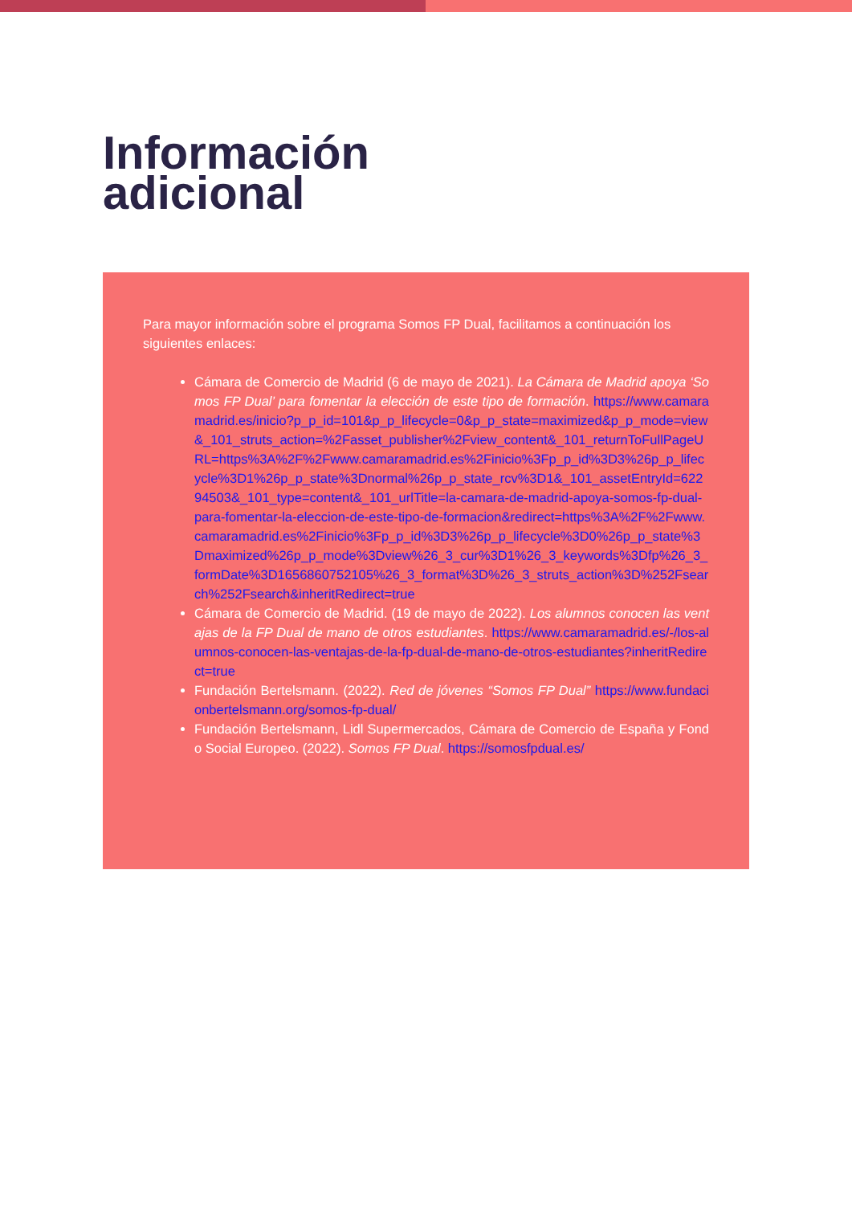Información
adicional
Para mayor información sobre el programa Somos FP Dual, facilitamos a continuación los siguientes enlaces:
Cámara de Comercio de Madrid (6 de mayo de 2021). La Cámara de Madrid apoya ‘Somos FP Dual’ para fomentar la elección de este tipo de formación. https://www.camaramadrid.es/inicio?p_p_id=101&p_p_lifecycle=0&p_p_state=maximized&p_p_mode=view&_101_struts_action=%2Fasset_publisher%2Fview_content&_101_returnToFullPageURL=https%3A%2F%2Fwww.camaramadrid.es%2Finicio%3Fp_p_id%3D3%26p_p_lifecycle%3D1%26p_p_state%3Dnormal%26p_p_state_rcv%3D1&_101_assetEntryId=62294503&_101_type=content&_101_urlTitle=la-camara-de-madrid-apoya-somos-fp-dual-para-fomentar-la-eleccion-de-este-tipo-de-formacion&redirect=https%3A%2F%2Fwww.camaramadrid.es%2Finicio%3Fp_p_id%3D3%26p_p_lifecycle%3D0%26p_p_state%3Dmaximized%26p_p_mode%3Dview%26_3_cur%3D1%26_3_keywords%3Dfp%26_3_formDate%3D1656860752105%26_3_format%3D%26_3_struts_action%3D%252Fsearch%252Fsearch&inheritRedirect=true
Cámara de Comercio de Madrid. (19 de mayo de 2022). Los alumnos conocen las ventajas de la FP Dual de mano de otros estudiantes. https://www.camaramadrid.es/-/los-alumnos-conocen-las-ventajas-de-la-fp-dual-de-mano-de-otros-estudiantes?inheritRedirect=true
Fundación Bertelsmann. (2022). Red de jóvenes “Somos FP Dual” https://www.fundacionbertelsmann.org/somos-fp-dual/
Fundación Bertelsmann, Lidl Supermercados, Cámara de Comercio de España y Fondo Social Europeo. (2022). Somos FP Dual. https://somosfpdual.es/